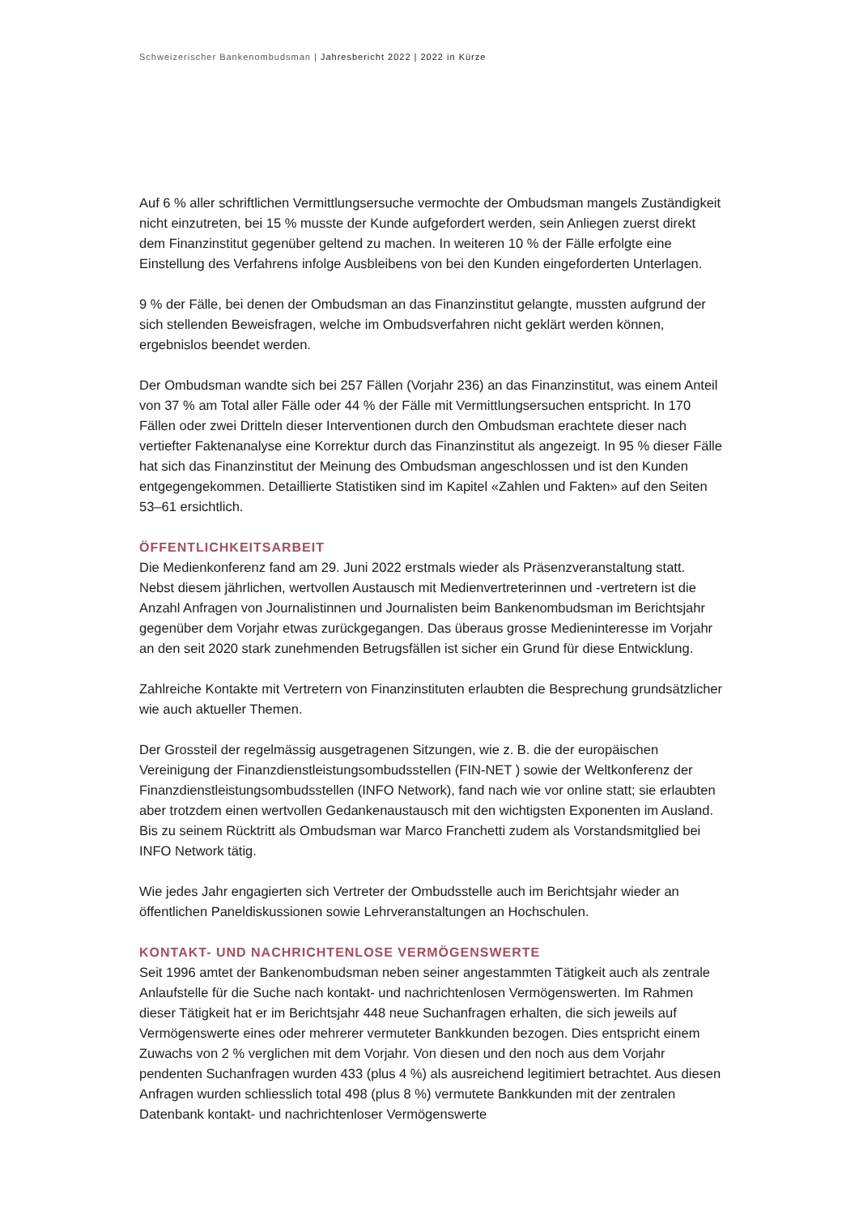Schweizerischer Bankenombudsman | Jahresbericht 2022 | 2022 in Kürze
Auf 6 % aller schriftlichen Vermittlungsersuche vermochte der Ombudsman mangels Zuständigkeit nicht einzutreten, bei 15 % musste der Kunde aufgefordert werden, sein Anliegen zuerst direkt dem Finanzinstitut gegenüber geltend zu machen. In weiteren 10 % der Fälle erfolgte eine Einstellung des Verfahrens infolge Ausbleibens von bei den Kunden eingeforderten Unterlagen.
9 % der Fälle, bei denen der Ombudsman an das Finanzinstitut gelangte, mussten aufgrund der sich stellenden Beweisfragen, welche im Ombudsverfahren nicht geklärt werden können, ergebnislos beendet werden.
Der Ombudsman wandte sich bei 257 Fällen (Vorjahr 236) an das Finanzinstitut, was einem Anteil von 37 % am Total aller Fälle oder 44 % der Fälle mit Vermittlungsersuchen entspricht. In 170 Fällen oder zwei Dritteln dieser Interventionen durch den Ombudsman erachtete dieser nach vertiefter Faktenanalyse eine Korrektur durch das Finanzinstitut als angezeigt. In 95 % dieser Fälle hat sich das Finanzinstitut der Meinung des Ombudsman angeschlossen und ist den Kunden entgegengekommen. Detaillierte Statistiken sind im Kapitel «Zahlen und Fakten» auf den Seiten 53–61 ersichtlich.
ÖFFENTLICHKEITSARBEIT
Die Medienkonferenz fand am 29. Juni 2022 erstmals wieder als Präsenzveranstaltung statt. Nebst diesem jährlichen, wertvollen Austausch mit Medienvertreterinnen und -vertretern ist die Anzahl Anfragen von Journalistinnen und Journalisten beim Bankenombudsman im Berichtsjahr gegenüber dem Vorjahr etwas zurückgegangen. Das überaus grosse Medieninteresse im Vorjahr an den seit 2020 stark zunehmenden Betrugsfällen ist sicher ein Grund für diese Entwicklung.
Zahlreiche Kontakte mit Vertretern von Finanzinstituten erlaubten die Besprechung grundsätzlicher wie auch aktueller Themen.
Der Grossteil der regelmässig ausgetragenen Sitzungen, wie z. B. die der europäischen Vereinigung der Finanzdienstleistungsombudsstellen (FIN-NET ) sowie der Weltkonferenz der Finanzdienstleistungsombudsstellen (INFO Network), fand nach wie vor online statt; sie erlaubten aber trotzdem einen wertvollen Gedankenaustausch mit den wichtigsten Exponenten im Ausland. Bis zu seinem Rücktritt als Ombudsman war Marco Franchetti zudem als Vorstandsmitglied bei INFO Network tätig.
Wie jedes Jahr engagierten sich Vertreter der Ombudsstelle auch im Berichtsjahr wieder an öffentlichen Paneldiskussionen sowie Lehrveranstaltungen an Hochschulen.
KONTAKT- UND NACHRICHTENLOSE VERMÖGENSWERTE
Seit 1996 amtet der Bankenombudsman neben seiner angestammten Tätigkeit auch als zentrale Anlaufstelle für die Suche nach kontakt- und nachrichtenlosen Vermögenswerten. Im Rahmen dieser Tätigkeit hat er im Berichtsjahr 448 neue Suchanfragen erhalten, die sich jeweils auf Vermögenswerte eines oder mehrerer vermuteter Bankkunden bezogen. Dies entspricht einem Zuwachs von 2 % verglichen mit dem Vorjahr. Von diesen und den noch aus dem Vorjahr pendenten Suchanfragen wurden 433 (plus 4 %) als ausreichend legitimiert betrachtet. Aus diesen Anfragen wurden schliesslich total 498 (plus 8 %) vermutete Bankkunden mit der zentralen Datenbank kontakt- und nachrichtenloser Vermögenswerte